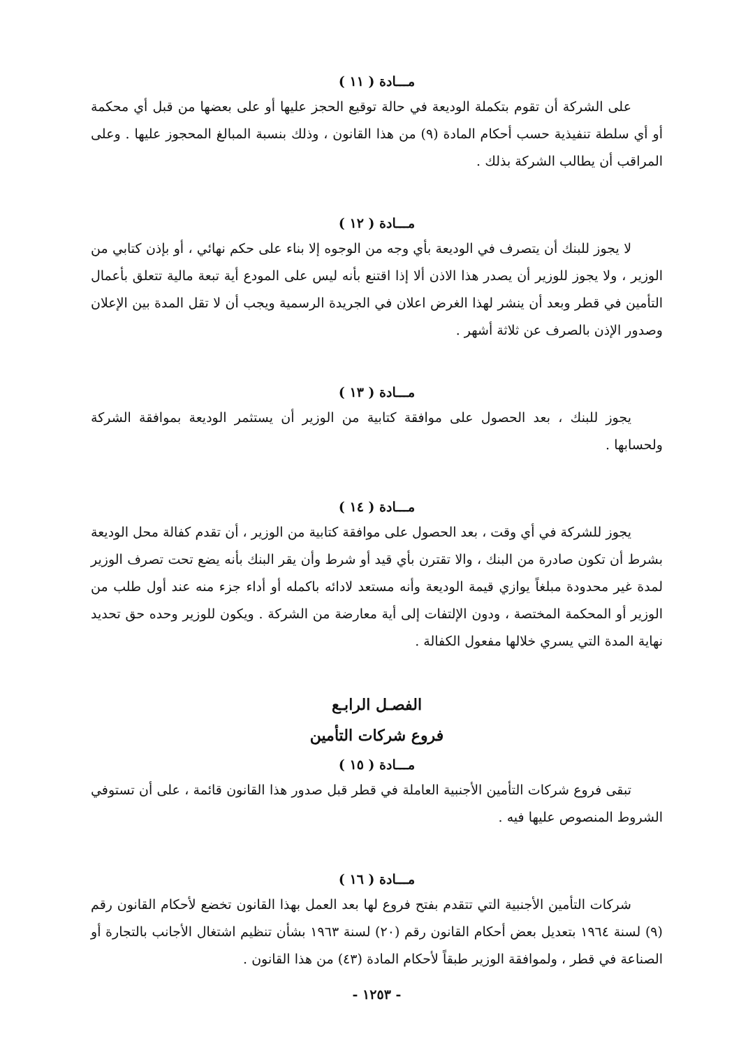مـــادة ( ١١ )
على الشركة أن تقوم بتكملة الوديعة في حالة توقيع الحجز عليها أو على بعضها من قبل أي محكمة أو أي سلطة تنفيذية حسب أحكام المادة (٩) من هذا القانون ، وذلك بنسبة المبالغ المحجوز عليها . وعلى المراقب أن يطالب الشركة بذلك .
مـــادة ( ١٢ )
لا يجوز للبنك أن يتصرف في الوديعة بأي وجه من الوجوه إلا بناء على حكم نهائي ، أو بإذن كتابي من الوزير ، ولا يجوز للوزير أن يصدر هذا الاذن ألا إذا اقتنع بأنه ليس على المودع أية تبعة مالية تتعلق بأعمال التأمين في قطر وبعد أن ينشر لهذا الغرض اعلان في الجريدة الرسمية ويجب أن لا تقل المدة بين الإعلان وصدور الإذن بالصرف عن ثلاثة أشهر .
مـــادة ( ١٣ )
يجوز للبنك ، بعد الحصول على موافقة كتابية من الوزير أن يستثمر الوديعة بموافقة الشركة ولحسابها .
مـــادة ( ١٤ )
يجوز للشركة في أي وقت ، بعد الحصول على موافقة كتابية من الوزير ، أن تقدم كفالة محل الوديعة بشرط أن تكون صادرة من البنك ، والا تقترن بأي قيد أو شرط وأن يقر البنك بأنه يضع تحت تصرف الوزير لمدة غير محدودة مبلغاً يوازي قيمة الوديعة وأنه مستعد لادائه باكمله أو أداء جزء منه عند أول طلب من الوزير أو المحكمة المختصة ، ودون الإلتفات إلى أية معارضة من الشركة . ويكون للوزير وحده حق تحديد نهاية المدة التي يسري خلالها مفعول الكفالة .
الفصـل الرابـع
فروع شركات التأمين
مـــادة ( ١٥ )
تبقى فروع شركات التأمين الأجنبية العاملة في قطر قبل صدور هذا القانون قائمة ، على أن تستوفي الشروط المنصوص عليها فيه .
مـــادة ( ١٦ )
شركات التأمين الأجنبية التي تتقدم بفتح فروع لها بعد العمل بهذا القانون تخضع لأحكام القانون رقم (٩) لسنة ١٩٦٤ بتعديل بعض أحكام القانون رقم (٢٠) لسنة ١٩٦٣ بشأن تنظيم اشتغال الأجانب بالتجارة أو الصناعة في قطر ، ولموافقة الوزير طبقاً لأحكام المادة (٤٣) من هذا القانون .
- ١٢٥٣ -